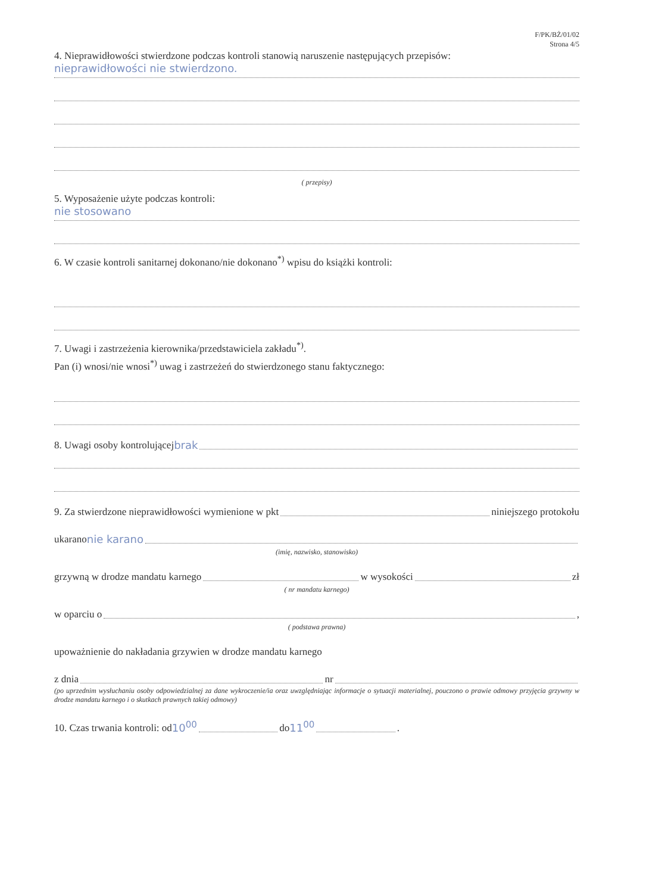F/PK/BŻ/01/02
Strona 4/5
4. Nieprawidłowości stwierdzone podczas kontroli stanowią naruszenie następujących przepisów:
nieprawidłowości nie stwierdzono.
( przepisy)
5. Wyposażenie użyte podczas kontroli:
nie stosowano
6. W czasie kontroli sanitarnej dokonano/nie dokonano<sup>*)</sup> wpisu do książki kontroli:
7. Uwagi i zastrzeżenia kierownika/przedstawiciela zakładu<sup>*)</sup>.
Pan (i) wnosi/nie wnosi<sup>*)</sup> uwag i zastrzeżeń do stwierdzonego stanu faktycznego:
8. Uwagi osoby kontrolującej brak
9. Za stwierdzone nieprawidłowości wymienione w pkt niniejszego protokołu
ukarano nie karano
(imię, nazwisko, stanowisko)
grzywną w drodze mandatu karnego w wysokości zł
( nr mandatu karnego)
w oparciu o ,
( podstawa prawna)
upoważnienie do nakładania grzywien w drodze mandatu karnego
z dnia nr
(po uprzednim wysłuchaniu osoby odpowiedzialnej za dane wykroczenie/ia oraz uwzględniając informacje o sytuacji materialnej, pouczono o prawie odmowy przyjęcia grzywny w drodze mandatu karnego i o skutkach prawnych takiej odmowy)
10. Czas trwania kontroli: od 10<sup>00</sup> do 11<sup>00</sup> .